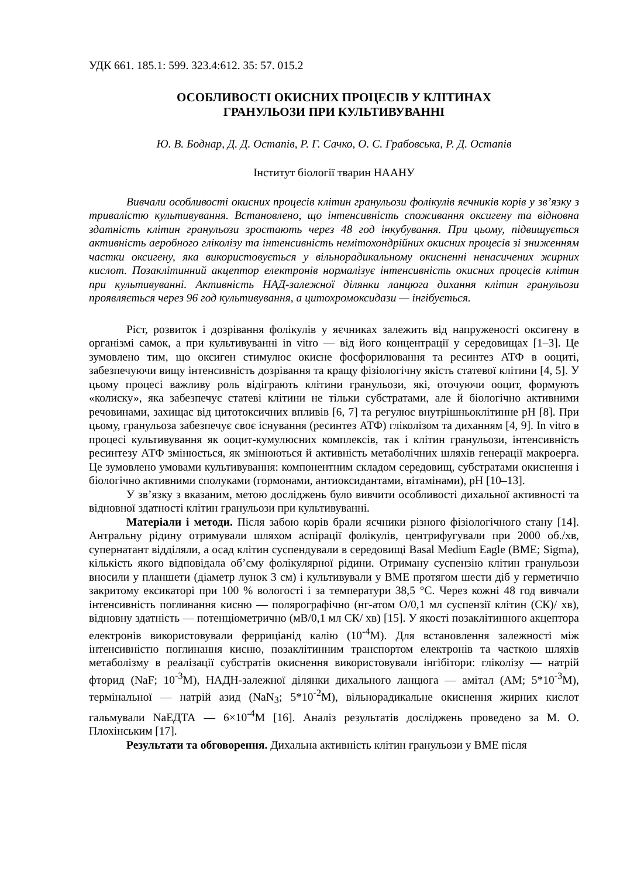УДК 661. 185.1: 599. 323.4:612. 35: 57. 015.2
ОСОБЛИВОСТІ ОКИСНИХ ПРОЦЕСІВ У КЛІТИНАХ
ГРАНУЛЬОЗИ ПРИ КУЛЬТИВУВАННІ
Ю. В. Боднар, Д. Д. Остапів, Р. Г. Сачко, О. С. Грабовська, Р. Д. Остапів
Інститут біології тварин НААНУ
Вивчали особливості окисних процесів клітин гранульози фолікулів яєчників корів у зв’язку з тривалістю культивування. Встановлено, що інтенсивність споживання оксигену та відновна здатність клітин гранульози зростають через 48 год інкубування. При цьому, підвищується активність аеробного гліколізу та інтенсивність немітохондрійних окисних процесів зі зниженням частки оксигену, яка використовується у вільнорадикальному окисненні ненасичених жирних кислот. Позаклітинний акцептор електронів нормалізує інтенсивність окисних процесів клітин при культивуванні. Активність НАД-залежної ділянки ланцюга дихання клітин гранульози проявляється через 96 год культивування, а цитохромоксидази — інгібується.
Ріст, розвиток і дозрівання фолікулів у яєчниках залежить від напруженості оксигену в організмі самок, а при культивуванні in vitro — від його концентрації у середовищах [1–3]. Це зумовлено тим, що оксиген стимулює окисне фосфорилювання та ресинтез АТФ в ооциті, забезпечуючи вищу інтенсивність дозрівання та кращу фізіологічну якість статевої клітини [4, 5]. У цьому процесі важливу роль відіграють клітини гранульози, які, оточуючи ооцит, формують «колиску», яка забезпечує статеві клітини не тільки субстратами, але й біологічно активними речовинами, захищає від цитотоксичних впливів [6, 7] та регулює внутрішньоклітинне pH [8]. При цьому, гранульоза забезпечує своє існування (ресинтез АТФ) гліколізом та диханням [4, 9]. In vitro в процесі культивування як ооцит-кумулюсних комплексів, так і клітин гранульози, інтенсивність ресинтезу АТФ змінюється, як змінюються й активність метаболічних шляхів генерації макроерга. Це зумовлено умовами культивування: компонентним складом середовищ, субстратами окиснення і біологічно активними сполуками (гормонами, антиоксидантами, вітамінами), pH [10–13].
У зв’язку з вказаним, метою досліджень було вивчити особливості дихальної активності та відновної здатності клітин гранульози при культивуванні.
Матеріали і методи. Після забою корів брали яєчники різного фізіологічного стану [14]. Антральну рідину отримували шляхом аспірації фолікулів, центрифугували при 2000 об./хв, супернатант відділяли, а осад клітин суспендували в середовищі Basal Medium Eagle (BME; Sigma), кількість якого відповідала об’єму фолікулярної рідини. Отриману суспензію клітин гранульози вносили у планшети (діаметр лунок 3 см) і культивували у BME протягом шести діб у герметично закритому ексикаторі при 100 % вологості і за температури 38,5 °C. Через кожні 48 год вивчали інтенсивність поглинання кисню — полярографічно (нг-атом O/0,1 мл суспензії клітин (СК)/ хв), відновну здатність — потенціометрично (мВ/0,1 мл СК/ хв) [15]. У якості позаклітинного акцептора електронів використовували ферриціанід калію (10<sup>-4</sup>M). Для встановлення залежності між інтенсивністю поглинання кисню, позаклітинним транспортом електронів та часткою шляхів метаболізму в реалізації субстратів окиснення використовували інгібітори: гліколізу — натрій фторид (NaF; 10<sup>-3</sup>M), НАДН-залежної ділянки дихального ланцюга — амітал (AM; 5*10<sup>-3</sup>M), термінальної — натрій азид (NaN<sub>3</sub>; 5*10<sup>-2</sup>M), вільнорадикальне окиснення жирних кислот гальмували NaЕДТА — 6×10<sup>-4</sup>M [16]. Аналіз результатів досліджень проведено за М. О. Плохінським [17].
Результати та обговорення. Дихальна активність клітин гранульози у BME після